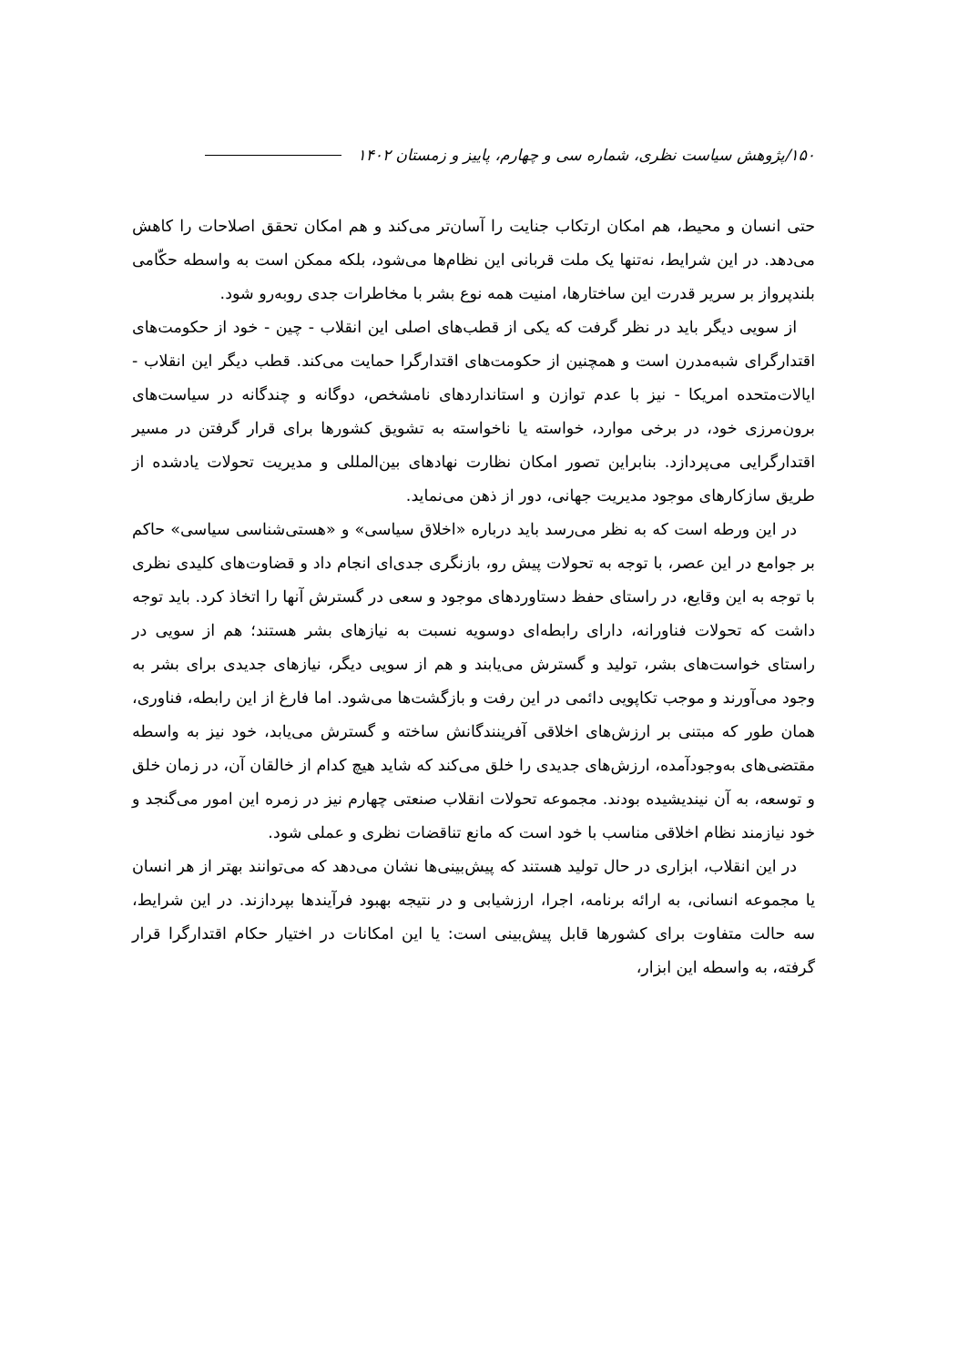۱۵۰/پژوهش سیاست نظری، شماره سی و چهارم، پاییز و زمستان ۱۴۰۲
حتی انسان و محیط، هم امکان ارتکاب جنایت را آسان‌تر می‌کند و هم امکان تحقق اصلاحات را کاهش می‌دهد. در این شرایط، نه‌تنها یک ملت قربانی این نظام‌ها می‌شود، بلکه ممکن است به واسطه حکّامی بلندپرواز بر سریر قدرت این ساختارها، امنیت همه نوع بشر با مخاطرات جدی روبه‌رو شود.
از سویی دیگر باید در نظر گرفت که یکی از قطب‌های اصلی این انقلاب - چین - خود از حکومت‌های اقتدارگرای شبه‌مدرن است و همچنین از حکومت‌های اقتدارگرا حمایت می‌کند. قطب دیگر این انقلاب - ایالات‌متحده امریکا - نیز با عدم توازن و استانداردهای نامشخص، دوگانه و چندگانه در سیاست‌های برون‌مرزی خود، در برخی موارد، خواسته یا ناخواسته به تشویق کشورها برای قرار گرفتن در مسیر اقتدارگرایی می‌پردازد. بنابراین تصور امکان نظارت نهادهای بین‌المللی و مدیریت تحولات یادشده از طریق سازکارهای موجود مدیریت جهانی، دور از ذهن می‌نماید.
در این ورطه است که به نظر می‌رسد باید درباره «اخلاق سیاسی» و «هستی‌شناسی سیاسی» حاکم بر جوامع در این عصر، با توجه به تحولات پیش رو، بازنگری جدی‌ای انجام داد و قضاوت‌های کلیدی نظری با توجه به این وقایع، در راستای حفظ دستاوردهای موجود و سعی در گسترش آنها را اتخاذ کرد. باید توجه داشت که تحولات فناورانه، دارای رابطه‌ای دوسویه نسبت به نیازهای بشر هستند؛ هم از سویی در راستای خواست‌های بشر، تولید و گسترش می‌یابند و هم از سویی دیگر، نیازهای جدیدی برای بشر به وجود می‌آورند و موجب تکاپویی دائمی در این رفت و بازگشت‌ها می‌شود. اما فارغ از این رابطه، فناوری، همان طور که مبتنی بر ارزش‌های اخلاقی آفرینندگانش ساخته و گسترش می‌یابد، خود نیز به واسطه مقتضی‌های به‌وجودآمده، ارزش‌های جدیدی را خلق می‌کند که شاید هیچ کدام از خالقان آن، در زمان خلق و توسعه، به آن نیندیشیده بودند. مجموعه تحولات انقلاب صنعتی چهارم نیز در زمره این امور می‌گنجد و خود نیازمند نظام اخلاقی مناسب با خود است که مانع تناقضات نظری و عملی شود.
در این انقلاب، ابزاری در حال تولید هستند که پیش‌بینی‌ها نشان می‌دهد که می‌توانند بهتر از هر انسان یا مجموعه انسانی، به ارائه برنامه، اجرا، ارزشیابی و در نتیجه بهبود فرآیندها بپردازند. در این شرایط، سه حالت متفاوت برای کشورها قابل پیش‌بینی است: یا این امکانات در اختیار حکام اقتدارگرا قرار گرفته، به واسطه این ابزار،